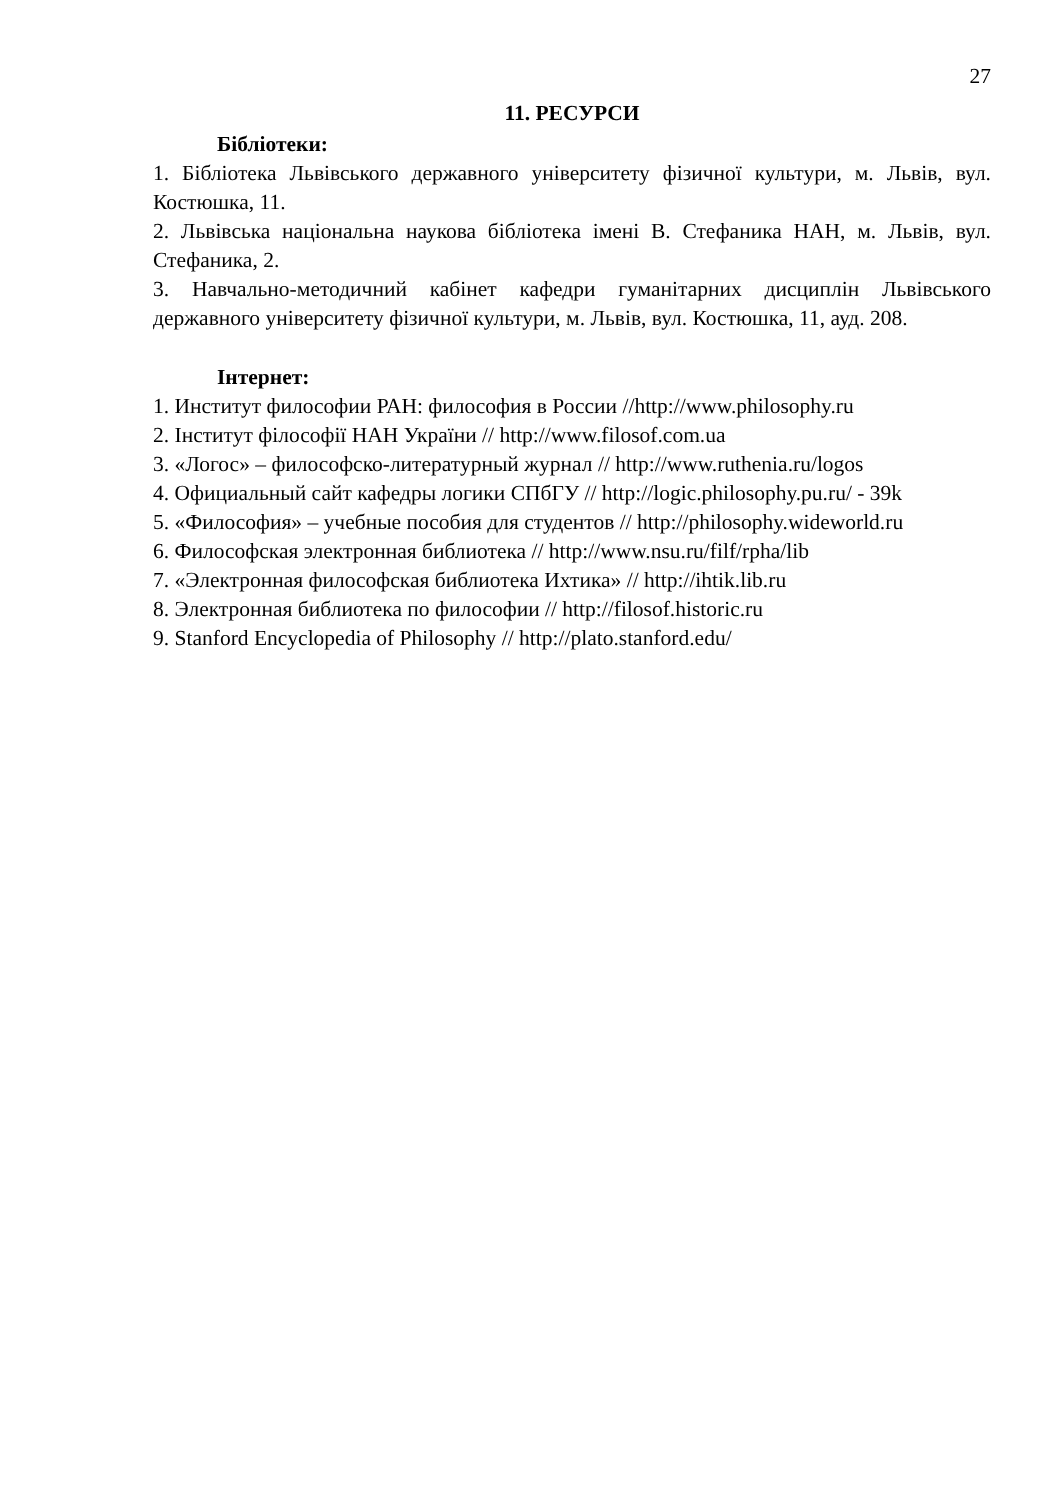27
11. РЕСУРСИ
Бібліотеки:
1. Бібліотека Львівського державного університету фізичної культури, м. Львів, вул. Костюшка, 11.
2. Львівська національна наукова бібліотека імені В. Стефаника НАН, м. Львів, вул. Стефаника, 2.
3. Навчально-методичний кабінет кафедри гуманітарних дисциплін Львівського державного університету фізичної культури, м. Львів, вул. Костюшка, 11, ауд. 208.
Інтернет:
1. Институт философии РАН: философия в России //http://www.philosophy.ru
2. Інститут філософії НАН України // http://www.filosof.com.ua
3. «Логос» – философско-литературный журнал // http://www.ruthenia.ru/logos
4. Официальный сайт кафедры логики СПбГУ // http://logic.philosophy.pu.ru/ - 39k
5. «Философия» – учебные пособия для студентов // http://philosophy.wideworld.ru
6. Философская электронная библиотека // http://www.nsu.ru/filf/rpha/lib
7. «Электронная философская библиотека Ихтика» // http://ihtik.lib.ru
8. Электронная библиотека по философии // http://filosof.historic.ru
9. Stanford Encyclopedia of Philosophy // http://plato.stanford.edu/